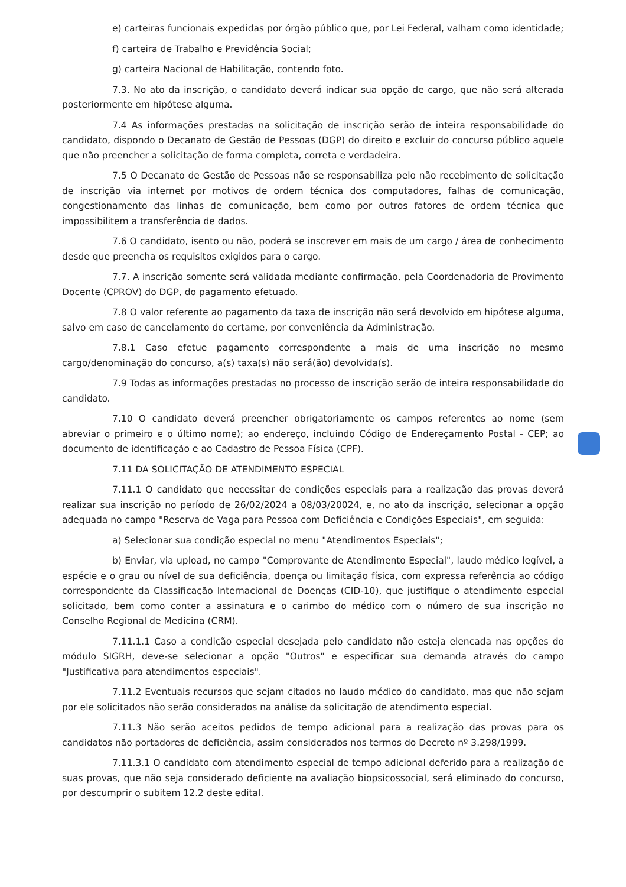e) carteiras funcionais expedidas por órgão público que, por Lei Federal, valham como identidade;
f) carteira de Trabalho e Previdência Social;
g) carteira Nacional de Habilitação, contendo foto.
7.3. No ato da inscrição, o candidato deverá indicar sua opção de cargo, que não será alterada posteriormente em hipótese alguma.
7.4 As informações prestadas na solicitação de inscrição serão de inteira responsabilidade do candidato, dispondo o Decanato de Gestão de Pessoas (DGP) do direito e excluir do concurso público aquele que não preencher a solicitação de forma completa, correta e verdadeira.
7.5 O Decanato de Gestão de Pessoas não se responsabiliza pelo não recebimento de solicitação de inscrição via internet por motivos de ordem técnica dos computadores, falhas de comunicação, congestionamento das linhas de comunicação, bem como por outros fatores de ordem técnica que impossibilitem a transferência de dados.
7.6 O candidato, isento ou não, poderá se inscrever em mais de um cargo / área de conhecimento desde que preencha os requisitos exigidos para o cargo.
7.7. A inscrição somente será validada mediante confirmação, pela Coordenadoria de Provimento Docente (CPROV) do DGP, do pagamento efetuado.
7.8 O valor referente ao pagamento da taxa de inscrição não será devolvido em hipótese alguma, salvo em caso de cancelamento do certame, por conveniência da Administração.
7.8.1 Caso efetue pagamento correspondente a mais de uma inscrição no mesmo cargo/denominação do concurso, a(s) taxa(s) não será(ão) devolvida(s).
7.9 Todas as informações prestadas no processo de inscrição serão de inteira responsabilidade do candidato.
7.10 O candidato deverá preencher obrigatoriamente os campos referentes ao nome (sem abreviar o primeiro e o último nome); ao endereço, incluindo Código de Endereçamento Postal - CEP; ao documento de identificação e ao Cadastro de Pessoa Física (CPF).
7.11 DA SOLICITAÇÃO DE ATENDIMENTO ESPECIAL
7.11.1 O candidato que necessitar de condições especiais para a realização das provas deverá realizar sua inscrição no período de 26/02/2024 a 08/03/20024, e, no ato da inscrição, selecionar a opção adequada no campo "Reserva de Vaga para Pessoa com Deficiência e Condições Especiais", em seguida:
a) Selecionar sua condição especial no menu "Atendimentos Especiais";
b) Enviar, via upload, no campo "Comprovante de Atendimento Especial", laudo médico legível, a espécie e o grau ou nível de sua deficiência, doença ou limitação física, com expressa referência ao código correspondente da Classificação Internacional de Doenças (CID-10), que justifique o atendimento especial solicitado, bem como conter a assinatura e o carimbo do médico com o número de sua inscrição no Conselho Regional de Medicina (CRM).
7.11.1.1 Caso a condição especial desejada pelo candidato não esteja elencada nas opções do módulo SIGRH, deve-se selecionar a opção "Outros" e especificar sua demanda através do campo "Justificativa para atendimentos especiais".
7.11.2 Eventuais recursos que sejam citados no laudo médico do candidato, mas que não sejam por ele solicitados não serão considerados na análise da solicitação de atendimento especial.
7.11.3 Não serão aceitos pedidos de tempo adicional para a realização das provas para os candidatos não portadores de deficiência, assim considerados nos termos do Decreto nº 3.298/1999.
7.11.3.1 O candidato com atendimento especial de tempo adicional deferido para a realização de suas provas, que não seja considerado deficiente na avaliação biopsicossocial, será eliminado do concurso, por descumprir o subitem 12.2 deste edital.